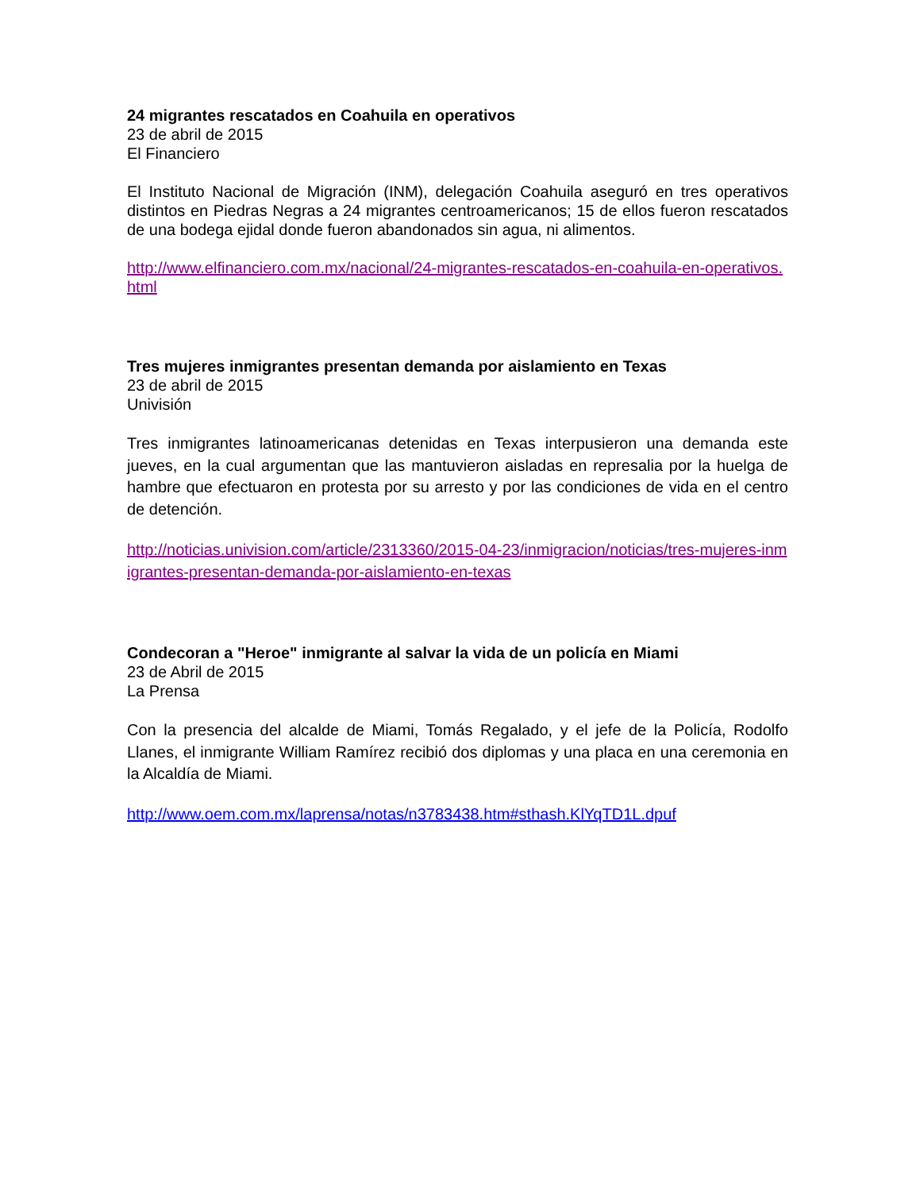24 migrantes rescatados en Coahuila en operativos
23 de abril de 2015
El Financiero
El Instituto Nacional de Migración (INM), delegación Coahuila aseguró en tres operativos distintos en Piedras Negras a 24 migrantes centroamericanos; 15 de ellos fueron rescatados de una bodega ejidal donde fueron abandonados sin agua, ni alimentos.
http://www.elfinanciero.com.mx/nacional/24-migrantes-rescatados-en-coahuila-en-operativos.html
Tres mujeres inmigrantes presentan demanda por aislamiento en Texas
23 de abril de 2015
Univisión
Tres inmigrantes latinoamericanas detenidas en Texas interpusieron una demanda este jueves, en la cual argumentan que las mantuvieron aisladas en represalia por la huelga de hambre que efectuaron en protesta por su arresto y por las condiciones de vida en el centro de detención.
http://noticias.univision.com/article/2313360/2015-04-23/inmigracion/noticias/tres-mujeres-inmigrantes-presentan-demanda-por-aislamiento-en-texas
Condecoran a "Heroe" inmigrante al salvar la vida de un policía en Miami
23 de Abril de 2015
La Prensa
Con la presencia del alcalde de Miami, Tomás Regalado, y el jefe de la Policía, Rodolfo Llanes, el inmigrante William Ramírez recibió dos diplomas y una placa en una ceremonia en la Alcaldía de Miami.
http://www.oem.com.mx/laprensa/notas/n3783438.htm#sthash.KlYqTD1L.dpuf